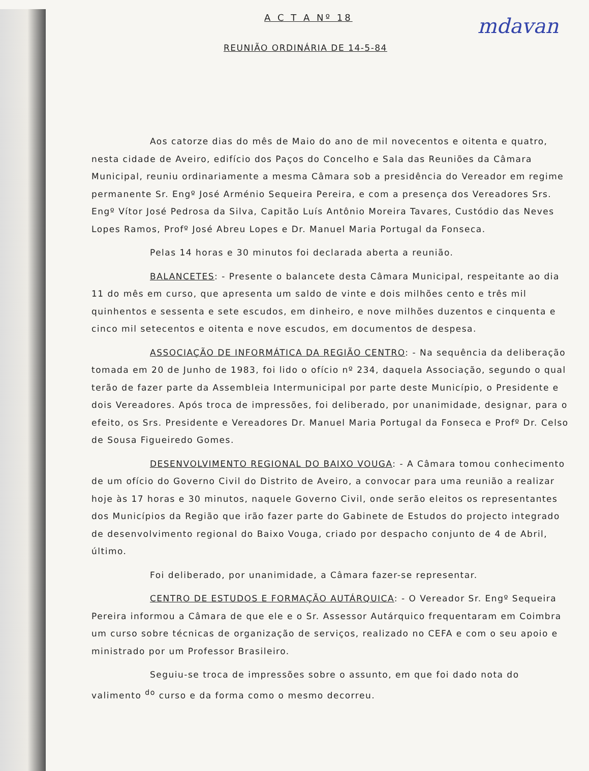mdavan
A C T A Nº 18
REUNIÃO ORDINÁRIA DE 14-5-84
Aos catorze dias do mês de Maio do ano de mil novecentos e oitenta e quatro, nesta cidade de Aveiro, edifício dos Paços do Concelho e Sala das Reuniões da Câmara Municipal, reuniu ordinariamente a mesma Câmara sob a presidência do Vereador em regime permanente Sr. Engº José Arménio Sequeira Pereira, e com a presença dos Vereadores Srs. Engº Vítor José Pedrosa da Silva, Capitão Luís Antônio Moreira Tavares, Custódio das Neves Lopes Ramos, Profº José Abreu Lopes e Dr. Manuel Maria Portugal da Fonseca.
Pelas 14 horas e 30 minutos foi declarada aberta a reunião.
BALANCETES: - Presente o balancete desta Câmara Municipal, respeitante ao dia 11 do mês em curso, que apresenta um saldo de vinte e dois milhões cento e três mil quinhentos e sessenta e sete escudos, em dinheiro, e nove milhões duzentos e cinquenta e cinco mil setecentos e oitenta e nove escudos, em documentos de despesa.
ASSOCIAÇÃO DE INFORMÁTICA DA REGIÃO CENTRO: - Na sequência da deliberação tomada em 20 de Junho de 1983, foi lido o ofício nº 234, daquela Associação, segundo o qual terão de fazer parte da Assembleia Intermunicipal por parte deste Município, o Presidente e dois Vereadores. Após troca de impressões, foi deliberado, por unanimidade, designar, para o efeito, os Srs. Presidente e Vereadores Dr. Manuel Maria Portugal da Fonseca e Profº Dr. Celso de Sousa Figueiredo Gomes.
DESENVOLVIMENTO REGIONAL DO BAIXO VOUGA: - A Câmara tomou conhecimento de um ofício do Governo Civil do Distrito de Aveiro, a convocar para uma reunião a realizar hoje às 17 horas e 30 minutos, naquele Governo Civil, onde serão eleitos os representantes dos Municípios da Região que irão fazer parte do Gabinete de Estudos do projecto integrado de desenvolvimento regional do Baixo Vouga, criado por despacho conjunto de 4 de Abril, último.
Foi deliberado, por unanimidade, a Câmara fazer-se representar.
CENTRO DE ESTUDOS E FORMAÇÃO AUTÁRQUICA: - O Vereador Sr. Engº Sequeira Pereira informou a Câmara de que ele e o Sr. Assessor Autárquico frequentaram em Coimbra um curso sobre técnicas de organização de serviços, realizado no CEFA e com o seu apoio e ministrado por um Professor Brasileiro.
Seguiu-se troca de impressões sobre o assunto, em que foi dado nota do valimento <sup>do</sup> curso e da forma como o mesmo decorreu.